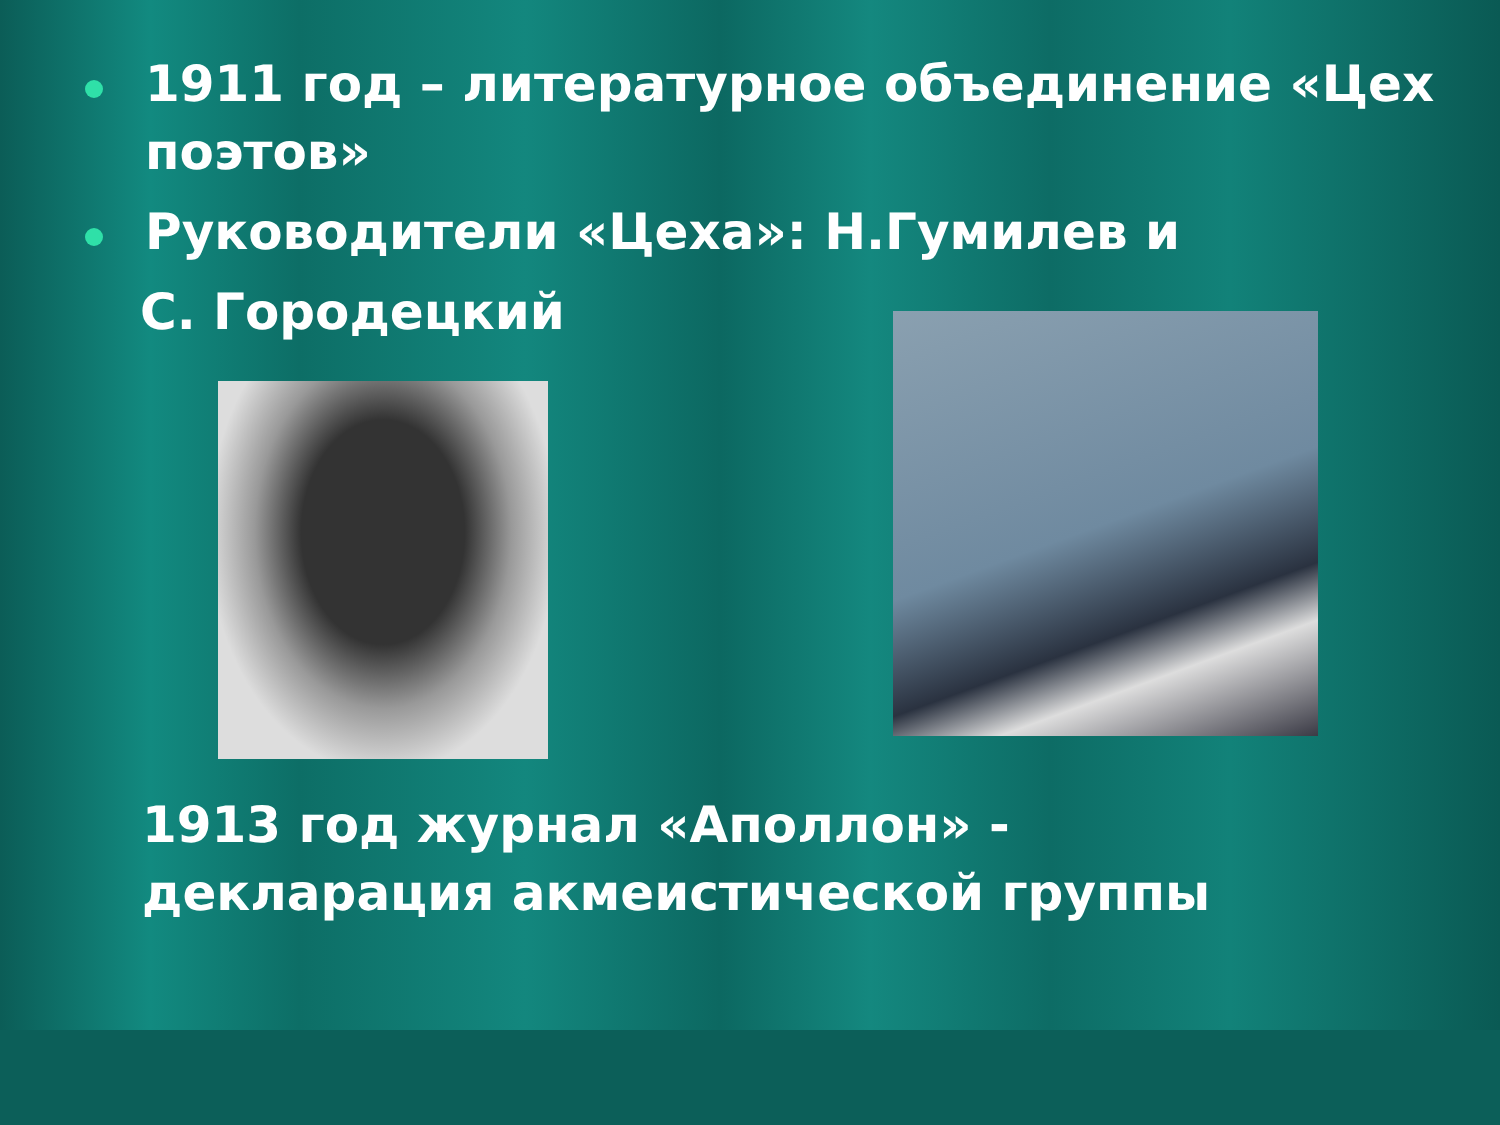1911 год – литературное объединение «Цех поэтов»
Руководители «Цеха»: Н.Гумилев и
С. Городецкий
1913 год журнал «Аполлон» -
декларация акмеистической группы